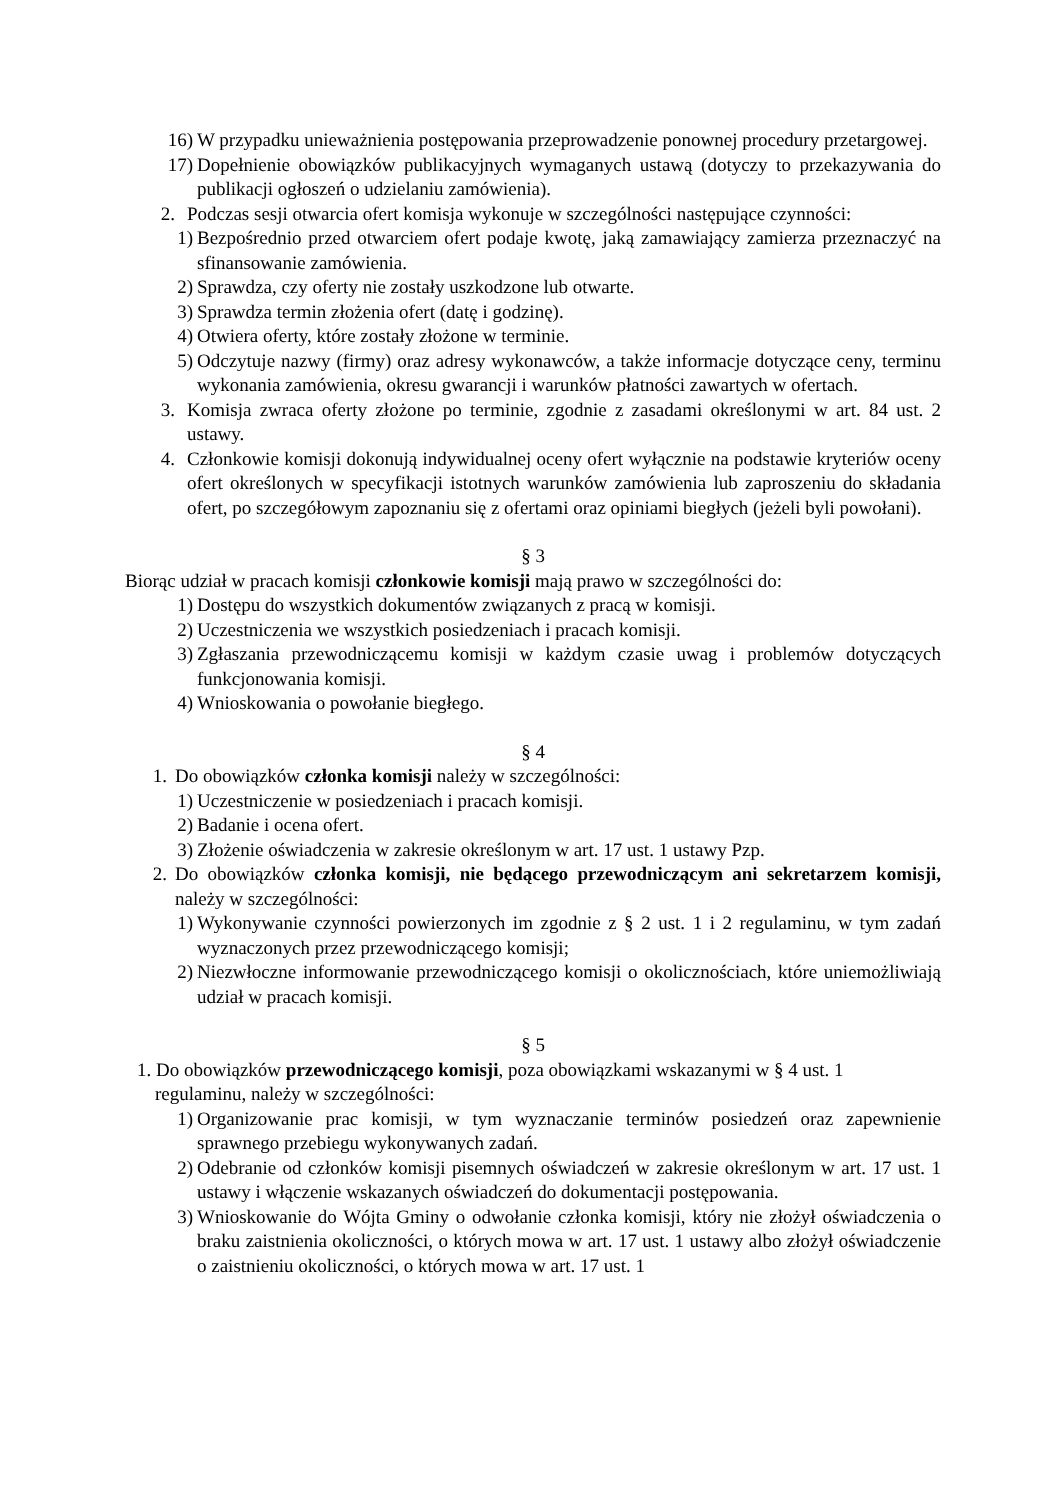16) W przypadku unieważnienia postępowania przeprowadzenie ponownej procedury przetargowej.
17) Dopełnienie obowiązków publikacyjnych wymaganych ustawą (dotyczy to przekazywania do publikacji ogłoszeń o udzielaniu zamówienia).
2. Podczas sesji otwarcia ofert komisja wykonuje w szczególności następujące czynności:
1) Bezpośrednio przed otwarciem ofert podaje kwotę, jaką zamawiający zamierza przeznaczyć na sfinansowanie zamówienia.
2) Sprawdza, czy oferty nie zostały uszkodzone lub otwarte.
3) Sprawdza termin złożenia ofert (datę i godzinę).
4) Otwiera oferty, które zostały złożone w terminie.
5) Odczytuje nazwy (firmy) oraz adresy wykonawców, a także informacje dotyczące ceny, terminu wykonania zamówienia, okresu gwarancji i warunków płatności zawartych w ofertach.
3. Komisja zwraca oferty złożone po terminie, zgodnie z zasadami określonymi w art. 84 ust. 2 ustawy.
4. Członkowie komisji dokonują indywidualnej oceny ofert wyłącznie na podstawie kryteriów oceny ofert określonych w specyfikacji istotnych warunków zamówienia lub zaproszeniu do składania ofert, po szczegółowym zapoznaniu się z ofertami oraz opiniami biegłych (jeżeli byli powołani).
§ 3
Biorąc udział w pracach komisji członkowie komisji mają prawo w szczególności do:
1) Dostępu do wszystkich dokumentów związanych z pracą w komisji.
2) Uczestniczenia we wszystkich posiedzeniach i pracach komisji.
3) Zgłaszania przewodniczącemu komisji w każdym czasie uwag i problemów dotyczących funkcjonowania komisji.
4) Wnioskowania o powołanie biegłego.
§ 4
1. Do obowiązków członka komisji należy w szczególności:
1) Uczestniczenie w posiedzeniach i pracach komisji.
2) Badanie i ocena ofert.
3) Złożenie oświadczenia w zakresie określonym w art. 17 ust. 1 ustawy Pzp.
2. Do obowiązków członka komisji, nie będącego przewodniczącym ani sekretarzem komisji, należy w szczególności:
1) Wykonywanie czynności powierzonych im zgodnie z § 2 ust. 1 i 2 regulaminu, w tym zadań wyznaczonych przez przewodniczącego komisji;
2) Niezwłoczne informowanie przewodniczącego komisji o okolicznościach, które uniemożliwiają udział w pracach komisji.
§ 5
1. Do obowiązków przewodniczącego komisji, poza obowiązkami wskazanymi w § 4 ust. 1
regulaminu, należy w szczególności:
1) Organizowanie prac komisji, w tym wyznaczanie terminów posiedzeń oraz zapewnienie sprawnego przebiegu wykonywanych zadań.
2) Odebranie od członków komisji pisemnych oświadczeń w zakresie określonym w art. 17 ust. 1 ustawy i włączenie wskazanych oświadczeń do dokumentacji postępowania.
3) Wnioskowanie do Wójta Gminy o odwołanie członka komisji, który nie złożył oświadczenia o braku zaistnienia okoliczności, o których mowa w art. 17 ust. 1 ustawy albo złożył oświadczenie o zaistnieniu okoliczności, o których mowa w art. 17 ust. 1